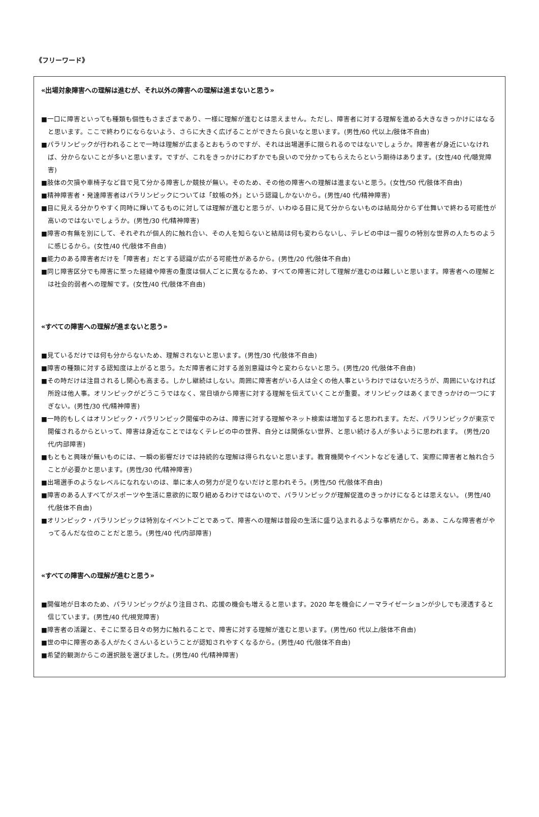《フリーワード》
«出場対象障害への理解は進むが、それ以外の障害への理解は進まないと思う»
■一口に障害といっても種類も個性もさまざまであり、一様に理解が進むとは思えません。ただし、障害者に対する理解を進める大きなきっかけにはなると思います。ここで終わりにならないよう、さらに大きく広げることができたら良いなと思います。(男性/60 代以上/肢体不自由)
■パラリンピックが行われることで一時は理解が広まるとおもうのですが、それは出場選手に限られるのではないでしょうか。障害者が身近にいなければ、分からないことが多いと思います。ですが、これをきっかけにわずかでも良いので分かってもらえたらという期待はあります。(女性/40 代/聴覚障害)
■肢体の欠損や車椅子など目で見て分かる障害しか競技が無い。そのため、その他の障害への理解は進まないと思う。(女性/50 代/肢体不自由)
■精神障害者・発達障害者はパラリンピックについては「蚊帳の外」という認識しかないから。(男性/40 代/精神障害)
■目に見える分かりやすく同時に輝いてるものに対しては理解が進むと思うが、いわゆる目に見て分からないものは結局分からず仕舞いで終わる可能性が高いのではないでしょうか。(男性/30 代/精神障害)
■障害の有無を別にして、それぞれが個人的に触れ合い、その人を知らないと結局は何も変わらないし、テレビの中は一握りの特別な世界の人たちのように感じるから。(女性/40 代/肢体不自由)
■能力のある障害者だけを「障害者」だとする認識が広がる可能性があるから。(男性/20 代/肢体不自由)
■同じ障害区分でも障害に至った経緯や障害の重度は個人ごとに異なるため、すべての障害に対して理解が進むのは難しいと思います。障害者への理解とは社会的弱者への理解です。(女性/40 代/肢体不自由)
«すべての障害への理解が進まないと思う»
■見ているだけでは何も分からないため、理解されないと思います。(男性/30 代/肢体不自由)
■障害の種類に対する認知度は上がると思う。ただ障害者に対する差別意識は今と変わらないと思う。(男性/20 代/肢体不自由)
■その時だけは注目されるし関心も高まる。しかし継続はしない。周囲に障害者がいる人は全くの他人事というわけではないだろうが、周囲にいなければ所詮は他人事。オリンピックがどうこうではなく、常日頃から障害に対する理解を伝えていくことが重要。オリンピックはあくまできっかけの一つにすぎない。(男性/30 代/精神障害)
■一時的もしくはオリンピック・パラリンピック開催中のみは、障害に対する理解やネット検索は増加すると思われます。ただ、パラリンピックが東京で開催されるからといって、障害は身近なことではなくテレビの中の世界、自分とは関係ない世界、と思い続ける人が多いように思われます。 (男性/20 代/内部障害)
■もともと興味が無いものには、一瞬の影響だけでは持続的な理解は得られないと思います。教育機関やイベントなどを通して、実際に障害者と触れ合うことが必要かと思います。(男性/30 代/精神障害)
■出場選手のようなレベルになれないのは、単に本人の努力が足りないだけと思われそう。(男性/50 代/肢体不自由)
■障害のある人すべてがスポーツや生活に意欲的に取り組めるわけではないので、パラリンピックが理解促進のきっかけになるとは思えない。 (男性/40 代/肢体不自由)
■オリンピック・パラリンピックは特別なイベントごとであって、障害への理解は普段の生活に盛り込まれるような事柄だから。あぁ、こんな障害者がやってるんだな位のことだと思う。(男性/40 代/内部障害)
«すべての障害への理解が進むと思う»
■開催地が日本のため、パラリンピックがより注目され、応援の機会も増えると思います。2020 年を機会にノーマライゼーションが少しでも浸透すると信じています。(男性/40 代/視覚障害)
■障害者の活躍と、そこに至る日々の努力に触れることで、障害に対する理解が進むと思います。(男性/60 代以上/肢体不自由)
■世の中に障害のある人がたくさんいるということが認知されやすくなるから。(男性/40 代/肢体不自由)
■希望的観測からこの選択肢を選びました。(男性/40 代/精神障害)